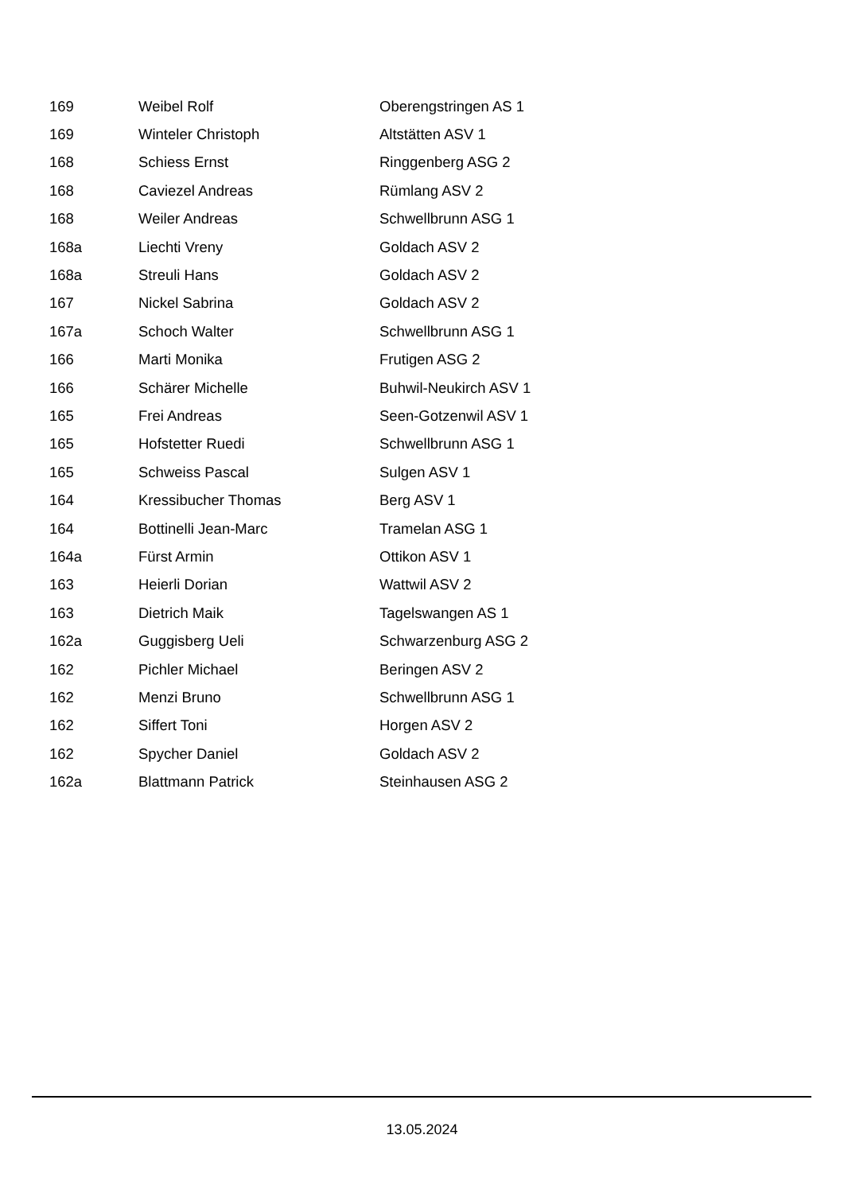| 169 | Weibel Rolf | Oberengstringen AS 1 |
| 169 | Winteler Christoph | Altstätten ASV 1 |
| 168 | Schiess Ernst | Ringgenberg ASG 2 |
| 168 | Caviezel Andreas | Rümlang ASV 2 |
| 168 | Weiler Andreas | Schwellbrunn ASG 1 |
| 168a | Liechti Vreny | Goldach ASV 2 |
| 168a | Streuli Hans | Goldach ASV 2 |
| 167 | Nickel Sabrina | Goldach ASV 2 |
| 167a | Schoch Walter | Schwellbrunn ASG 1 |
| 166 | Marti Monika | Frutigen ASG 2 |
| 166 | Schärer Michelle | Buhwil-Neukirch ASV 1 |
| 165 | Frei Andreas | Seen-Gotzenwil ASV 1 |
| 165 | Hofstetter Ruedi | Schwellbrunn ASG 1 |
| 165 | Schweiss Pascal | Sulgen ASV 1 |
| 164 | Kressibucher Thomas | Berg ASV 1 |
| 164 | Bottinelli Jean-Marc | Tramelan ASG 1 |
| 164a | Fürst Armin | Ottikon ASV 1 |
| 163 | Heierli Dorian | Wattwil ASV 2 |
| 163 | Dietrich Maik | Tagelswangen AS 1 |
| 162a | Guggisberg Ueli | Schwarzenburg ASG 2 |
| 162 | Pichler Michael | Beringen ASV 2 |
| 162 | Menzi Bruno | Schwellbrunn ASG 1 |
| 162 | Siffert Toni | Horgen ASV 2 |
| 162 | Spycher Daniel | Goldach ASV 2 |
| 162a | Blattmann Patrick | Steinhausen ASG 2 |
13.05.2024